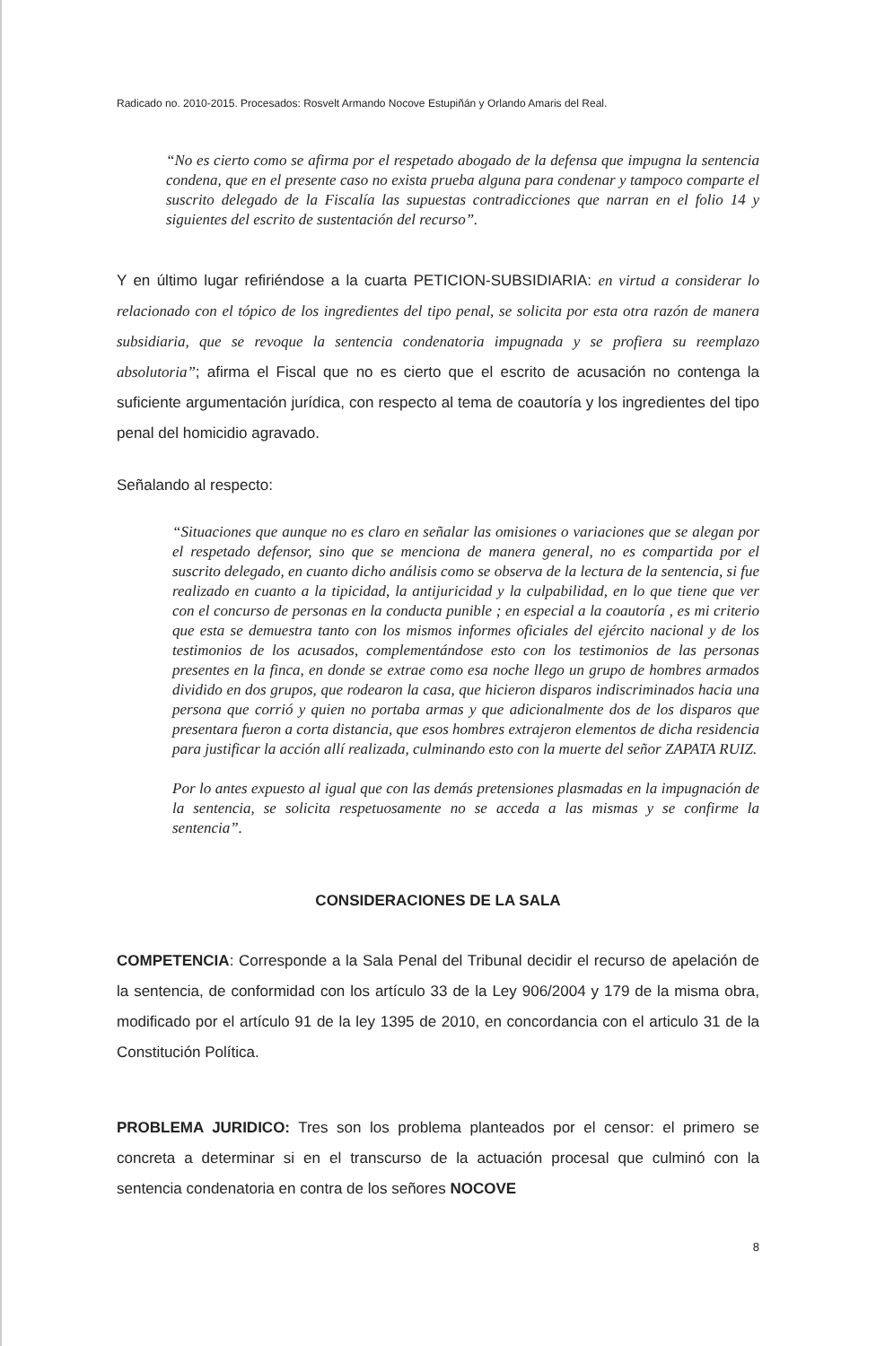Radicado no. 2010-2015. Procesados: Rosvelt Armando Nocove Estupiñán y Orlando Amaris del Real.
“No es cierto como se afirma por el respetado abogado de la defensa que impugna la sentencia condena, que en el presente caso no exista prueba alguna para condenar y tampoco comparte el suscrito delegado de la Fiscalía las supuestas contradicciones que narran en el folio 14 y siguientes del escrito de sustentación del recurso”.
Y en último lugar refiriéndose a la cuarta PETICION-SUBSIDIARIA: en virtud a considerar lo relacionado con el tópico de los ingredientes del tipo penal, se solicita por esta otra razón de manera subsidiaria, que se revoque la sentencia condenatoria impugnada y se profiera su reemplazo absolutoria”; afirma el Fiscal que no es cierto que el escrito de acusación no contenga la suficiente argumentación jurídica, con respecto al tema de coautoría y los ingredientes del tipo penal del homicidio agravado.
Señalando al respecto:
“Situaciones que aunque no es claro en señalar las omisiones o variaciones que se alegan por el respetado defensor, sino que se menciona de manera general, no es compartida por el suscrito delegado, en cuanto dicho análisis como se observa de la lectura de la sentencia, si fue realizado en cuanto a la tipicidad, la antijuricidad y la culpabilidad, en lo que tiene que ver con el concurso de personas en la conducta punible ; en especial a la coautoría , es mi criterio que esta se demuestra tanto con los mismos informes oficiales del ejército nacional y de los testimonios de los acusados, complementándose esto con los testimonios de las personas presentes en la finca, en donde se extrae como esa noche llego un grupo de hombres armados dividido en dos grupos, que rodearon la casa, que hicieron disparos indiscriminados hacia una persona que corrió y quien no portaba armas y que adicionalmente dos de los disparos que presentara fueron a corta distancia, que esos hombres extrajeron elementos de dicha residencia para justificar la acción allí realizada, culminando esto con la muerte del señor ZAPATA RUIZ.
Por lo antes expuesto al igual que con las demás pretensiones plasmadas en la impugnación de la sentencia, se solicita respetuosamente no se acceda a las mismas y se confirme la sentencia”.
CONSIDERACIONES DE LA SALA
COMPETENCIA: Corresponde a la Sala Penal del Tribunal decidir el recurso de apelación de la sentencia, de conformidad con los artículo 33 de la Ley 906/2004 y 179 de la misma obra, modificado por el artículo 91 de la ley 1395 de 2010, en concordancia con el articulo 31 de la Constitución Política.
PROBLEMA JURIDICO: Tres son los problema planteados por el censor: el primero se concreta a determinar si en el transcurso de la actuación procesal que culminó con la sentencia condenatoria en contra de los señores NOCOVE
8